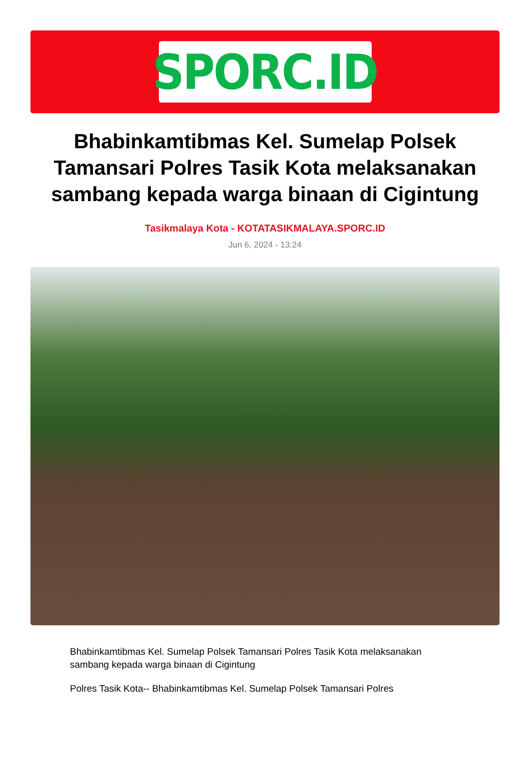SPORC.ID
Bhabinkamtibmas Kel. Sumelap Polsek Tamansari Polres Tasik Kota melaksanakan sambang kepada warga binaan di Cigintung
Tasikmalaya Kota - KOTATASIKMALAYA.SPORC.ID
Jun 6, 2024 - 13:24
Bhabinkamtibmas Kel. Sumelap Polsek Tamansari Polres Tasik Kota melaksanakan sambang kepada warga binaan di Cigintung
Polres Tasik Kota-- Bhabinkamtibmas Kel. Sumelap Polsek Tamansari Polres